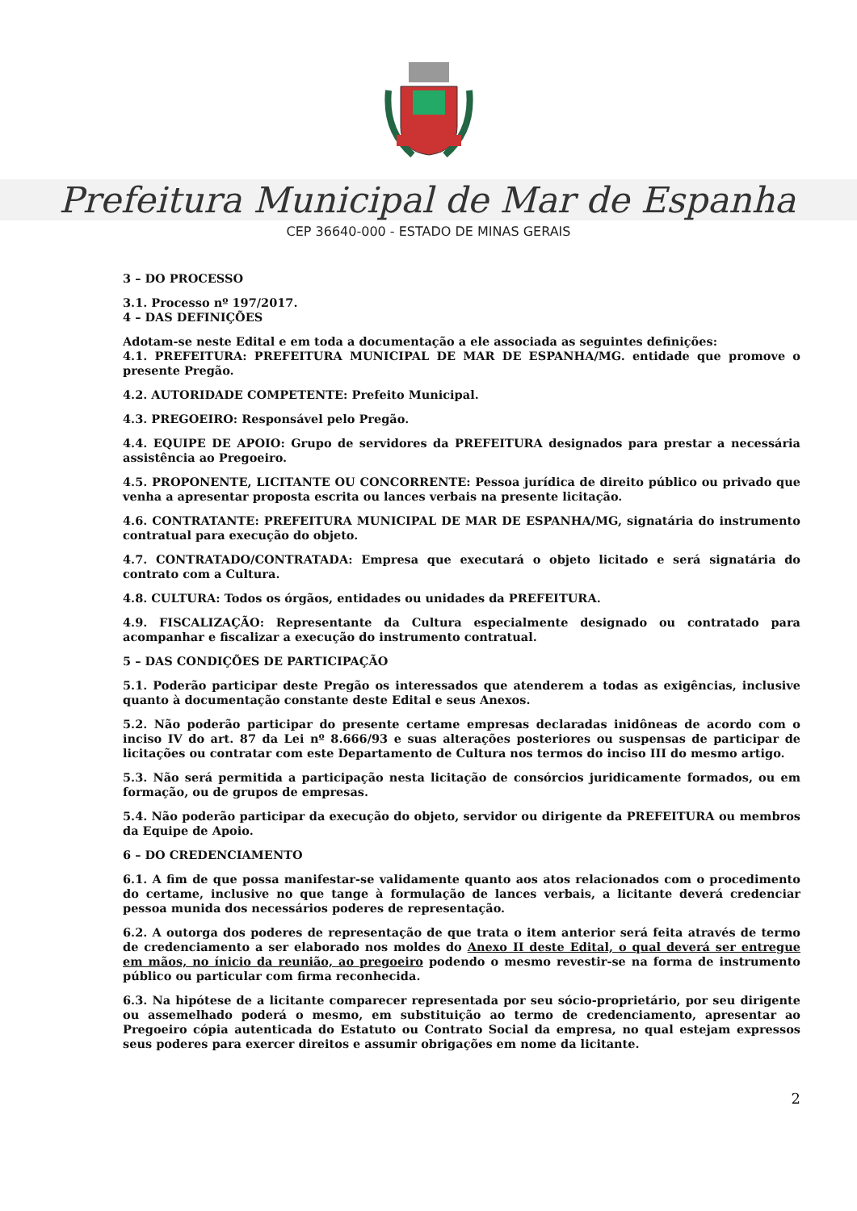Prefeitura Municipal de Mar de Espanha
CEP 36640-000 - ESTADO DE MINAS GERAIS
3 – DO PROCESSO
3.1. Processo nº 197/2017.
4 – DAS DEFINIÇÕES
Adotam-se neste Edital e em toda a documentação a ele associada as seguintes definições:
4.1. PREFEITURA: PREFEITURA MUNICIPAL DE MAR DE ESPANHA/MG. entidade que promove o presente Pregão.
4.2. AUTORIDADE COMPETENTE: Prefeito Municipal.
4.3. PREGOEIRO: Responsável pelo Pregão.
4.4. EQUIPE DE APOIO: Grupo de servidores da PREFEITURA designados para prestar a necessária assistência ao Pregoeiro.
4.5. PROPONENTE, LICITANTE OU CONCORRENTE: Pessoa jurídica de direito público ou privado que venha a apresentar proposta escrita ou lances verbais na presente licitação.
4.6. CONTRATANTE: PREFEITURA MUNICIPAL DE MAR DE ESPANHA/MG, signatária do instrumento contratual para execução do objeto.
4.7. CONTRATADO/CONTRATADA: Empresa que executará o objeto licitado e será signatária do contrato com a Cultura.
4.8. CULTURA: Todos os órgãos, entidades ou unidades da PREFEITURA.
4.9. FISCALIZAÇÃO: Representante da Cultura especialmente designado ou contratado para acompanhar e fiscalizar a execução do instrumento contratual.
5 – DAS CONDIÇÕES DE PARTICIPAÇÃO
5.1. Poderão participar deste Pregão os interessados que atenderem a todas as exigências, inclusive quanto à documentação constante deste Edital e seus Anexos.
5.2. Não poderão participar do presente certame empresas declaradas inidôneas de acordo com o inciso IV do art. 87 da Lei nº 8.666/93 e suas alterações posteriores ou suspensas de participar de licitações ou contratar com este Departamento de Cultura nos termos do inciso III do mesmo artigo.
5.3. Não será permitida a participação nesta licitação de consórcios juridicamente formados, ou em formação, ou de grupos de empresas.
5.4. Não poderão participar da execução do objeto, servidor ou dirigente da PREFEITURA ou membros da Equipe de Apoio.
6 – DO CREDENCIAMENTO
6.1. A fim de que possa manifestar-se validamente quanto aos atos relacionados com o procedimento do certame, inclusive no que tange à formulação de lances verbais, a licitante deverá credenciar pessoa munida dos necessários poderes de representação.
6.2. A outorga dos poderes de representação de que trata o item anterior será feita através de termo de credenciamento a ser elaborado nos moldes do Anexo II deste Edital, o qual deverá ser entregue em mãos, no ínicio da reunião, ao pregoeiro podendo o mesmo revestir-se na forma de instrumento público ou particular com firma reconhecida.
6.3. Na hipótese de a licitante comparecer representada por seu sócio-proprietário, por seu dirigente ou assemelhado poderá o mesmo, em substituição ao termo de credenciamento, apresentar ao Pregoeiro cópia autenticada do Estatuto ou Contrato Social da empresa, no qual estejam expressos seus poderes para exercer direitos e assumir obrigações em nome da licitante.
2